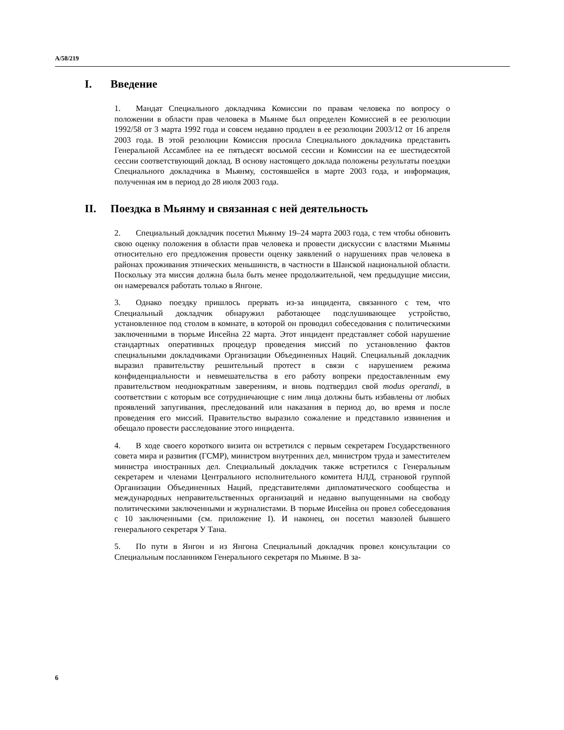A/58/219
I. Введение
1. Мандат Специального докладчика Комиссии по правам человека по вопросу о положении в области прав человека в Мьянме был определен Комиссией в ее резолюции 1992/58 от 3 марта 1992 года и совсем недавно продлен в ее резолюции 2003/12 от 16 апреля 2003 года. В этой резолюции Комиссия просила Специального докладчика представить Генеральной Ассамблее на ее пятьдесят восьмой сессии и Комиссии на ее шестидесятой сессии соответствующий доклад. В основу настоящего доклада положены результаты поездки Специального докладчика в Мьянму, состоявшейся в марте 2003 года, и информация, полученная им в период до 28 июля 2003 года.
II. Поездка в Мьянму и связанная с ней деятельность
2. Специальный докладчик посетил Мьянму 19–24 марта 2003 года, с тем чтобы обновить свою оценку положения в области прав человека и провести дискуссии с властями Мьянмы относительно его предложения провести оценку заявлений о нарушениях прав человека в районах проживания этнических меньшинств, в частности в Шанской национальной области. Поскольку эта миссия должна была быть менее продолжительной, чем предыдущие миссии, он намеревался работать только в Янгоне.
3. Однако поездку пришлось прервать из-за инцидента, связанного с тем, что Специальный докладчик обнаружил работающее подслушивающее устройство, установленное под столом в комнате, в которой он проводил собеседования с политическими заключенными в тюрьме Инсейна 22 марта. Этот инцидент представляет собой нарушение стандартных оперативных процедур проведения миссий по установлению фактов специальными докладчиками Организации Объединенных Наций. Специальный докладчик выразил правительству решительный протест в связи с нарушением режима конфиденциальности и невмешательства в его работу вопреки предоставленным ему правительством неоднократным заверениям, и вновь подтвердил свой modus operandi, в соответствии с которым все сотрудничающие с ним лица должны быть избавлены от любых проявлений запугивания, преследований или наказания в период до, во время и после проведения его миссий. Правительство выразило сожаление и представило извинения и обещало провести расследование этого инцидента.
4. В ходе своего короткого визита он встретился с первым секретарем Государственного совета мира и развития (ГСМР), министром внутренних дел, министром труда и заместителем министра иностранных дел. Специальный докладчик также встретился с Генеральным секретарем и членами Центрального исполнительного комитета НЛД, страновой группой Организации Объединенных Наций, представителями дипломатического сообщества и международных неправительственных организаций и недавно выпущенными на свободу политическими заключенными и журналистами. В тюрьме Инсейна он провел собеседования с 10 заключенными (см. приложение I). И наконец, он посетил мавзолей бывшего генерального секретаря У Тана.
5. По пути в Янгон и из Янгона Специальный докладчик провел консультации со Специальным посланником Генерального секретаря по Мьянме. В за-
6